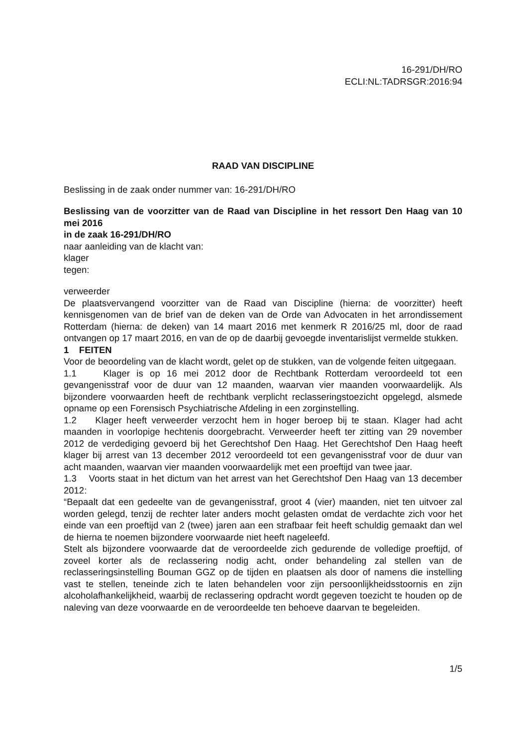16-291/DH/RO
ECLI:NL:TADRSGR:2016:94
RAAD VAN DISCIPLINE
Beslissing in de zaak onder nummer van: 16-291/DH/RO
Beslissing van de voorzitter van de Raad van Discipline in het ressort Den Haag van 10 mei 2016
in de zaak 16-291/DH/RO
naar aanleiding van de klacht van:
klager
tegen:
verweerder
De plaatsvervangend voorzitter van de Raad van Discipline (hierna: de voorzitter) heeft kennisgenomen van de brief van de deken van de Orde van Advocaten in het arrondissement Rotterdam (hierna: de deken) van 14 maart 2016 met kenmerk R 2016/25 ml, door de raad ontvangen op 17 maart 2016, en van de op de daarbij gevoegde inventarislijst vermelde stukken.
1 FEITEN
Voor de beoordeling van de klacht wordt, gelet op de stukken, van de volgende feiten uitgegaan.
1.1 Klager is op 16 mei 2012 door de Rechtbank Rotterdam veroordeeld tot een gevangenisstraf voor de duur van 12 maanden, waarvan vier maanden voorwaardelijk. Als bijzondere voorwaarden heeft de rechtbank verplicht reclasseringstoezicht opgelegd, alsmede opname op een Forensisch Psychiatrische Afdeling in een zorginstelling.
1.2 Klager heeft verweerder verzocht hem in hoger beroep bij te staan. Klager had acht maanden in voorlopige hechtenis doorgebracht. Verweerder heeft ter zitting van 29 november 2012 de verdediging gevoerd bij het Gerechtshof Den Haag. Het Gerechtshof Den Haag heeft klager bij arrest van 13 december 2012 veroordeeld tot een gevangenisstraf voor de duur van acht maanden, waarvan vier maanden voorwaardelijk met een proeftijd van twee jaar.
1.3 Voorts staat in het dictum van het arrest van het Gerechtshof Den Haag van 13 december 2012:
“Bepaalt dat een gedeelte van de gevangenisstraf, groot 4 (vier) maanden, niet ten uitvoer zal worden gelegd, tenzij de rechter later anders mocht gelasten omdat de verdachte zich voor het einde van een proeftijd van 2 (twee) jaren aan een strafbaar feit heeft schuldig gemaakt dan wel de hierna te noemen bijzondere voorwaarde niet heeft nageleefd.
Stelt als bijzondere voorwaarde dat de veroordeelde zich gedurende de volledige proeftijd, of zoveel korter als de reclassering nodig acht, onder behandeling zal stellen van de reclasseringsinstelling Bouman GGZ op de tijden en plaatsen als door of namens die instelling vast te stellen, teneinde zich te laten behandelen voor zijn persoonlijkheidsstoornis en zijn alcoholafhankelijkheid, waarbij de reclassering opdracht wordt gegeven toezicht te houden op de naleving van deze voorwaarde en de veroordeelde ten behoeve daarvan te begeleiden.
1/5